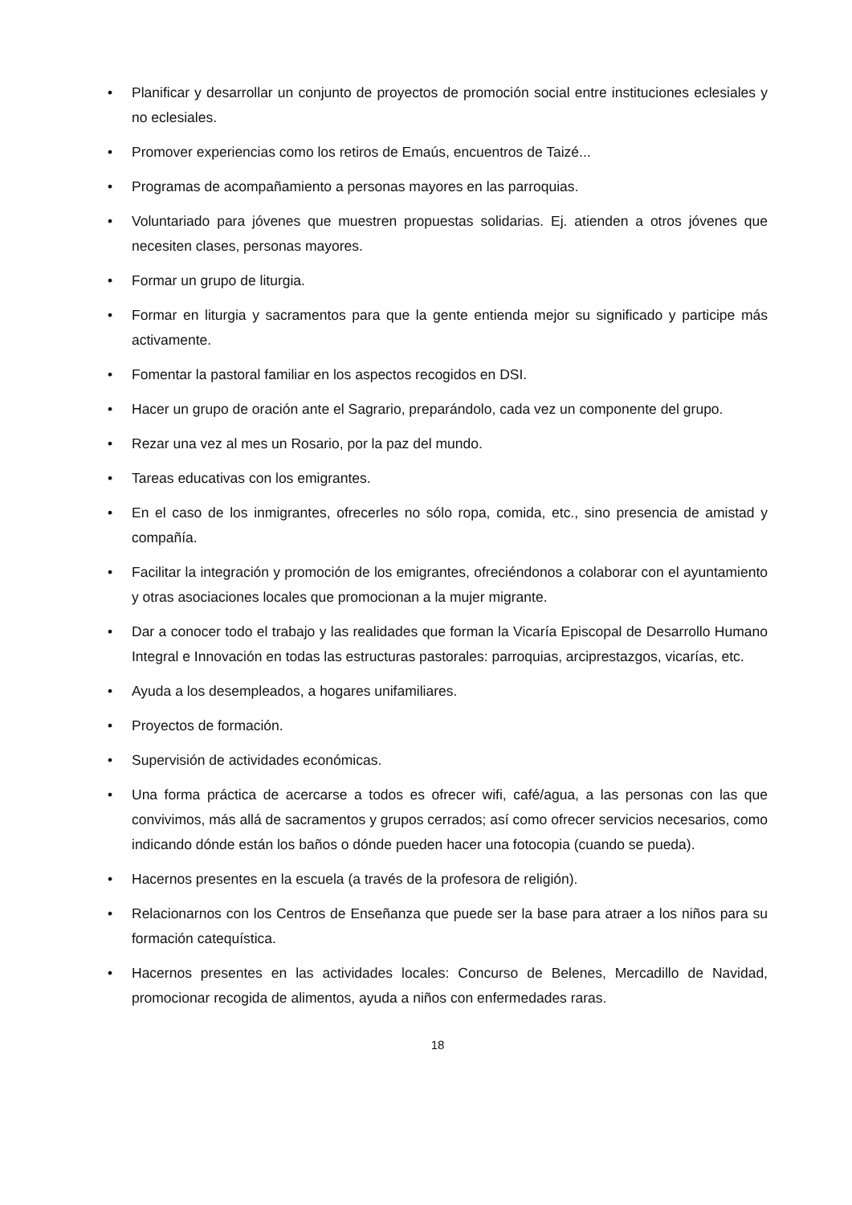• Planificar y desarrollar un conjunto de proyectos de promoción social entre instituciones eclesiales y no eclesiales.
• Promover experiencias como los retiros de Emaús, encuentros de Taizé...
• Programas de acompañamiento a personas mayores en las parroquias.
• Voluntariado para jóvenes que muestren propuestas solidarias. Ej. atienden a otros jóvenes que necesiten clases, personas mayores.
• Formar un grupo de liturgia.
• Formar en liturgia y sacramentos para que la gente entienda mejor su significado y participe más activamente.
• Fomentar la pastoral familiar en los aspectos recogidos en DSI.
• Hacer un grupo de oración ante el Sagrario, preparándolo, cada vez un componente del grupo.
• Rezar una vez al mes un Rosario, por la paz del mundo.
• Tareas educativas con los emigrantes.
• En el caso de los inmigrantes, ofrecerles no sólo ropa, comida, etc., sino presencia de amistad y compañía.
• Facilitar la integración y promoción de los emigrantes, ofreciéndonos a colaborar con el ayuntamiento y otras asociaciones locales que promocionan a la mujer migrante.
• Dar a conocer todo el trabajo y las realidades que forman la Vicaría Episcopal de Desarrollo Humano Integral e Innovación en todas las estructuras pastorales: parroquias, arciprestazgos, vicarías, etc.
• Ayuda a los desempleados, a hogares unifamiliares.
• Proyectos de formación.
• Supervisión de actividades económicas.
• Una forma práctica de acercarse a todos es ofrecer wifi, café/agua, a las personas con las que convivimos, más allá de sacramentos y grupos cerrados; así como ofrecer servicios necesarios, como indicando dónde están los baños o dónde pueden hacer una fotocopia (cuando se pueda).
• Hacernos presentes en la escuela (a través de la profesora de religión).
• Relacionarnos con los Centros de Enseñanza que puede ser la base para atraer a los niños para su formación catequística.
• Hacernos presentes en las actividades locales: Concurso de Belenes, Mercadillo de Navidad, promocionar recogida de alimentos, ayuda a niños con enfermedades raras.
18